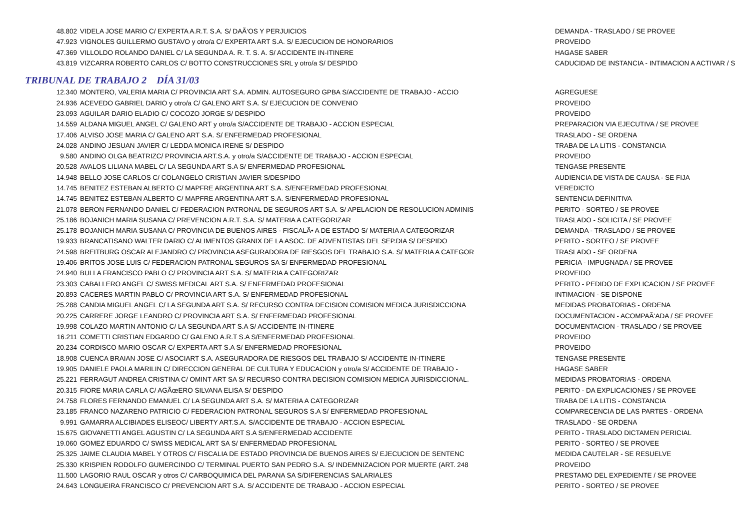| 48.802 | VIDELA JOSE MARIO C/ EXPERTA A.R.T. S.A. S/ DAÃ‘OS Y PERJUICIOS | DEMANDA - TRASLADO / SE PROVEE |
| 47.923 | VIGNOLES GUILLERMO GUSTAVO y otro/a C/ EXPERTA ART S.A. S/ EJECUCION DE HONORARIOS | PROVEIDO |
| 47.369 | VILLOLDO ROLANDO DANIEL C/ LA SEGUNDA A. R. T. S. A. S/ ACCIDENTE IN-ITINERE | HAGASE SABER |
| 43.819 | VIZCARRA ROBERTO CARLOS C/ BOTTO CONSTRUCCIONES SRL y otro/a S/ DESPIDO | CADUCIDAD DE INSTANCIA - INTIMACION A ACTIVAR / S |
TRIBUNAL DE TRABAJO 2 DÍA 31/03
| 12.340 | MONTERO, VALERIA MARIA C/ PROVINCIA ART S.A. ADMIN. AUTOSEGURO GPBA S/ACCIDENTE DE TRABAJO - ACCIO | AGREGUESE |
| 24.936 | ACEVEDO GABRIEL DARIO y otro/a C/ GALENO ART S.A. S/ EJECUCION DE CONVENIO | PROVEIDO |
| 23.093 | AGUILAR DARIO ELADIO C/ COCOZO JORGE S/ DESPIDO | PROVEIDO |
| 14.559 | ALDANA MIGUEL ANGEL C/ GALENO ART y otro/a S/ACCIDENTE DE TRABAJO - ACCION ESPECIAL | PREPARACION VIA EJECUTIVA / SE PROVEE |
| 17.406 | ALVISO JOSE MARIA C/ GALENO ART S.A. S/ ENFERMEDAD PROFESIONAL | TRASLADO - SE ORDENA |
| 24.028 | ANDINO JESUAN JAVIER C/ LEDDA MONICA IRENE S/ DESPIDO | TRABA DE LA LITIS - CONSTANCIA |
| 9.580 | ANDINO OLGA BEATRIZC/ PROVINCIA ART.S.A. y otro/a S/ACCIDENTE DE TRABAJO - ACCION ESPECIAL | PROVEIDO |
| 20.528 | AVALOS LILIANA MABEL C/ LA SEGUNDA ART S.A S/ ENFERMEDAD PROFESIONAL | TENGASE PRESENTE |
| 14.948 | BELLO JOSE CARLOS C/ COLANGELO CRISTIAN JAVIER S/DESPIDO | AUDIENCIA DE VISTA DE CAUSA - SE FIJA |
| 14.745 | BENITEZ ESTEBAN ALBERTO C/ MAPFRE ARGENTINA ART S.A. S/ENFERMEDAD PROFESIONAL | VEREDICTO |
| 14.745 | BENITEZ ESTEBAN ALBERTO C/ MAPFRE ARGENTINA ART S.A. S/ENFERMEDAD PROFESIONAL | SENTENCIA DEFINITIVA |
| 21.078 | BERON FERNANDO DANIEL C/ FEDERACION PATRONAL DE SEGUROS ART S.A. S/ APELACION DE RESOLUCION ADMINIS | PERITO - SORTEO / SE PROVEE |
| 25.186 | BOJANICH MARIA SUSANA C/ PREVENCION A.R.T. S.A. S/ MATERIA A CATEGORIZAR | TRASLADO - SOLICITA / SE PROVEE |
| 25.178 | BOJANICH MARIA SUSANA C/ PROVINCIA DE BUENOS AIRES - FISCALÃ• A DE ESTADO S/ MATERIA A CATEGORIZAR | DEMANDA - TRASLADO / SE PROVEE |
| 19.933 | BRANCATISANO WALTER DARIO C/ ALIMENTOS GRANIX DE LA ASOC. DE ADVENTISTAS DEL SEP.DIA S/ DESPIDO | PERITO - SORTEO / SE PROVEE |
| 24.598 | BREITBURG OSCAR ALEJANDRO C/ PROVINCIA ASEGURADORA DE RIESGOS DEL TRABAJO S.A. S/ MATERIA A CATEGOR | TRASLADO - SE ORDENA |
| 19.406 | BRITOS JOSE LUIS C/ FEDERACION PATRONAL SEGUROS SA S/ ENFERMEDAD PROFESIONAL | PERICIA - IMPUGNADA / SE PROVEE |
| 24.940 | BULLA FRANCISCO PABLO C/ PROVINCIA ART S.A. S/ MATERIA A CATEGORIZAR | PROVEIDO |
| 23.303 | CABALLERO ANGEL C/ SWISS MEDICAL ART S.A. S/ ENFERMEDAD PROFESIONAL | PERITO - PEDIDO DE EXPLICACION / SE PROVEE |
| 20.893 | CACERES MARTIN PABLO C/ PROVINCIA ART S.A. S/ ENFERMEDAD PROFESIONAL | INTIMACION - SE DISPONE |
| 25.288 | CANDIA MIGUEL ANGEL C/ LA SEGUNDA ART S.A. S/ RECURSO CONTRA DECISION COMISION MEDICA JURISDICCIONA | MEDIDAS PROBATORIAS - ORDENA |
| 20.225 | CARRERE JORGE LEANDRO C/ PROVINCIA ART S.A. S/ ENFERMEDAD PROFESIONAL | DOCUMENTACION - ACOMPAÃ‘ADA / SE PROVEE |
| 19.998 | COLAZO MARTIN ANTONIO C/ LA SEGUNDA ART S.A S/ ACCIDENTE IN-ITINERE | DOCUMENTACION - TRASLADO / SE PROVEE |
| 16.211 | COMETTI CRISTIAN EDGARDO C/ GALENO A.R.T S.A S/ENFERMEDAD PROFESIONAL | PROVEIDO |
| 20.234 | CORDISCO MARIO OSCAR C/ EXPERTA ART S.A S/ ENFERMEDAD PROFESIONAL | PROVEIDO |
| 18.908 | CUENCA BRAIAN JOSE C/ ASOCIART S.A. ASEGURADORA DE RIESGOS DEL TRABAJO S/ ACCIDENTE IN-ITINERE | TENGASE PRESENTE |
| 19.905 | DANIELE PAOLA MARILIN C/ DIRECCION GENERAL DE CULTURA Y EDUCACION y otro/a S/ ACCIDENTE DE TRABAJO - | HAGASE SABER |
| 25.221 | FERRAGUT ANDREA CRISTINA C/ OMINT ART SA S/ RECURSO CONTRA DECISION COMISION MEDICA JURISDICCIONAL. | MEDIDAS PROBATORIAS - ORDENA |
| 20.315 | FIORE MARIA CARLA C/ AGÃœERO SILVANA ELISA S/ DESPIDO | PERITO - DA EXPLICACIONES / SE PROVEE |
| 24.758 | FLORES FERNANDO EMANUEL C/ LA SEGUNDA ART S.A. S/ MATERIA A CATEGORIZAR | TRABA DE LA LITIS - CONSTANCIA |
| 23.185 | FRANCO NAZARENO PATRICIO C/ FEDERACION PATRONAL SEGUROS S.A S/ ENFERMEDAD PROFESIONAL | COMPARECENCIA DE LAS PARTES - ORDENA |
| 9.991 | GAMARRA ALCIBIADES ELISEOC/ LIBERTY ART.S.A. S/ACCIDENTE DE TRABAJO - ACCION ESPECIAL | TRASLADO - SE ORDENA |
| 15.675 | GIOVANETTI ANGEL AGUSTIN C/ LA SEGUNDA ART S.A S/ENFERMEDAD ACCIDENTE | PERITO - TRASLADO DICTAMEN PERICIAL |
| 19.060 | GOMEZ EDUARDO C/ SWISS MEDICAL ART SA S/ ENFERMEDAD PROFESIONAL | PERITO - SORTEO / SE PROVEE |
| 25.325 | JAIME CLAUDIA MABEL Y OTROS C/ FISCALIA DE ESTADO PROVINCIA DE BUENOS AIRES S/ EJECUCION DE SENTENC | MEDIDA CAUTELAR - SE RESUELVE |
| 25.330 | KRISPIEN RODOLFO GUMERCINDO C/ TERMINAL PUERTO SAN PEDRO S.A. S/ INDEMNIZACION POR MUERTE (ART. 248 | PROVEIDO |
| 11.500 | LAGORIO RAUL OSCAR y otros C/ CARBOQUIMICA DEL PARANA SA S/DIFERENCIAS SALARIALES | PRESTAMO DEL EXPEDIENTE / SE PROVEE |
| 24.643 | LONGUEIRA FRANCISCO C/ PREVENCION ART S.A. S/ ACCIDENTE DE TRABAJO - ACCION ESPECIAL | PERITO - SORTEO / SE PROVEE |